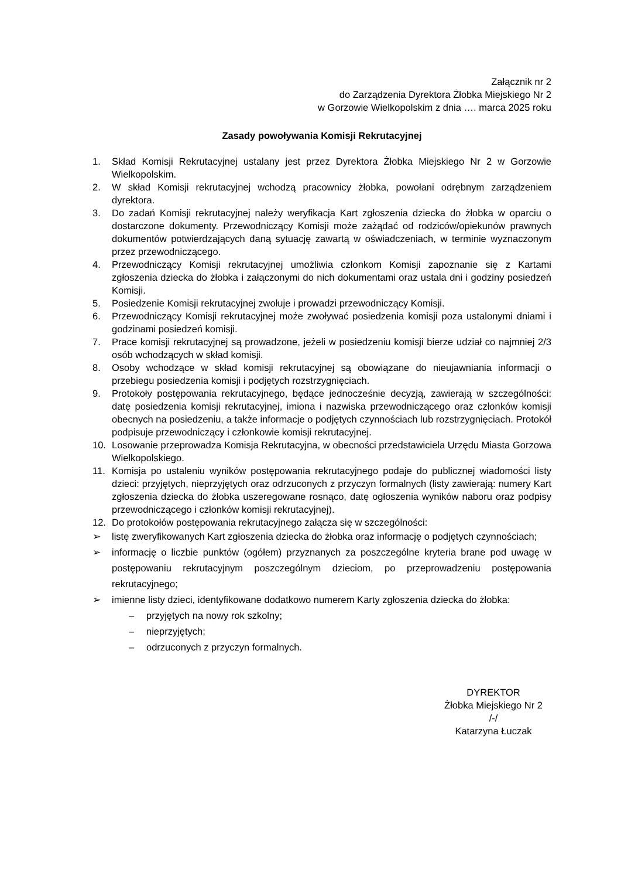Załącznik nr 2
do Zarządzenia Dyrektora Żłobka Miejskiego Nr 2
w Gorzowie Wielkopolskim z dnia …. marca 2025 roku
Zasady powoływania Komisji Rekrutacyjnej
1. Skład Komisji Rekrutacyjnej ustalany jest przez Dyrektora Żłobka Miejskiego Nr 2 w Gorzowie Wielkopolskim.
2. W skład Komisji rekrutacyjnej wchodzą pracownicy żłobka, powołani odrębnym zarządzeniem dyrektora.
3. Do zadań Komisji rekrutacyjnej należy weryfikacja Kart zgłoszenia dziecka do żłobka w oparciu o dostarczone dokumenty. Przewodniczący Komisji może zażądać od rodziców/opiekunów prawnych dokumentów potwierdzających daną sytuację zawartą w oświadczeniach, w terminie wyznaczonym przez przewodniczącego.
4. Przewodniczący Komisji rekrutacyjnej umożliwia członkom Komisji zapoznanie się z Kartami zgłoszenia dziecka do żłobka i załączonymi do nich dokumentami oraz ustala dni i godziny posiedzeń Komisji.
5. Posiedzenie Komisji rekrutacyjnej zwołuje i prowadzi przewodniczący Komisji.
6. Przewodniczący Komisji rekrutacyjnej może zwoływać posiedzenia komisji poza ustalonymi dniami i godzinami posiedzeń komisji.
7. Prace komisji rekrutacyjnej są prowadzone, jeżeli w posiedzeniu komisji bierze udział co najmniej 2/3 osób wchodzących w skład komisji.
8. Osoby wchodzące w skład komisji rekrutacyjnej są obowiązane do nieujawniania informacji o przebiegu posiedzenia komisji i podjętych rozstrzygnięciach.
9. Protokoły postępowania rekrutacyjnego, będące jednocześnie decyzją, zawierają w szczególności: datę posiedzenia komisji rekrutacyjnej, imiona i nazwiska przewodniczącego oraz członków komisji obecnych na posiedzeniu, a także informacje o podjętych czynnościach lub rozstrzygnięciach. Protokół podpisuje przewodniczący i członkowie komisji rekrutacyjnej.
10. Losowanie przeprowadza Komisja Rekrutacyjna, w obecności przedstawiciela Urzędu Miasta Gorzowa Wielkopolskiego.
11. Komisja po ustaleniu wyników postępowania rekrutacyjnego podaje do publicznej wiadomości listy dzieci: przyjętych, nieprzyjętych oraz odrzuconych z przyczyn formalnych (listy zawierają: numery Kart zgłoszenia dziecka do żłobka uszeregowane rosnąco, datę ogłoszenia wyników naboru oraz podpisy przewodniczącego i członków komisji rekrutacyjnej).
12. Do protokołów postępowania rekrutacyjnego załącza się w szczególności:
➢ listę zweryfikowanych Kart zgłoszenia dziecka do żłobka oraz informację o podjętych czynnościach;
➢ informację o liczbie punktów (ogółem) przyznanych za poszczególne kryteria brane pod uwagę w postępowaniu rekrutacyjnym poszczególnym dzieciom, po przeprowadzeniu postępowania rekrutacyjnego;
➢ imienne listy dzieci, identyfikowane dodatkowo numerem Karty zgłoszenia dziecka do żłobka:
– przyjętych na nowy rok szkolny;
– nieprzyjętych;
– odrzuconych z przyczyn formalnych.
DYREKTOR
Żłobka Miejskiego Nr 2
/-/
Katarzyna Łuczak